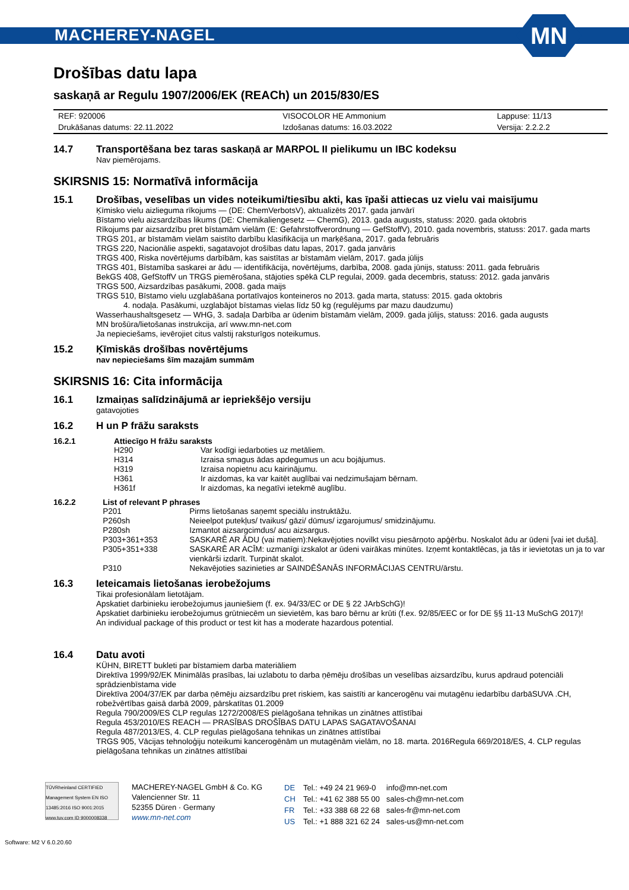MACHEREY-NAGEL
MN
Drošības datu lapa
saskaņā ar Regulu 1907/2006/EK (REACh) un 2015/830/ES
| REF: 920006 | VISOCOLOR HE Ammonium | Lappuse: 11/13 |
| Drukāšanas datums: 22.11.2022 | Izdošanas datums: 16.03.2022 | Versija: 2.2.2.2 |
14.7 Transportēšana bez taras saskaņā ar MARPOL II pielikumu un IBC kodeksu
Nav piemērojams.
SKIRSNIS 15: Normatīvā informācija
15.1 Drošības, veselības un vides noteikumi/tiesību akti, kas īpaši attiecas uz vielu vai maisījumu
Ķīmisko vielu aizlieguma rīkojums — (DE: ChemVerbotsV), aktualizēts 2017. gada janvārī
Bīstamo vielu aizsardzības likums (DE: Chemikaliengesetz — ChemG), 2013. gada augusts, statuss: 2020. gada oktobris
Rīkojums par aizsardzību pret bīstamām vielām (E: Gefahrstoffverordnung — GefStoffV), 2010. gada novembris, statuss: 2017. gada marts
TRGS 201, ar bīstamām vielām saistīto darbību klasifikācija un marķēšana, 2017. gada februāris
TRGS 220, Nacionālie aspekti, sagatavojot drošības datu lapas, 2017. gada janvāris
TRGS 400, Riska novērtējums darbībām, kas saistītas ar bīstamām vielām, 2017. gada jūlijs
TRGS 401, Bīstamība saskarei ar ādu — identifikācija, novērtējums, darbība, 2008. gada jūnijs, statuss: 2011. gada februāris
BekGS 408, GefStoffV un TRGS piemērošana, stājoties spēkā CLP regulai, 2009. gada decembris, statuss: 2012. gada janvāris
TRGS 500, Aizsardzības pasākumi, 2008. gada maijs
TRGS 510, Bīstamo vielu uzglabāšana portatīvajos konteineros no 2013. gada marta, statuss: 2015. gada oktobris
4. nodaļa. Pasākumi, uzglabājot bīstamas vielas līdz 50 kg (regulējums par mazu daudzumu)
Wasserhaushaltsgesetz — WHG, 3. sadaļa Darbība ar ūdenim bīstamām vielām, 2009. gada jūlijs, statuss: 2016. gada augusts
MN brošūra/lietošanas instrukcija, arī www.mn-net.com
Ja nepieciešams, ievērojiet citus valstij raksturīgos noteikumus.
15.2 Ķīmiskās drošības novērtējums
nav nepieciešams šīm mazajām summām
SKIRSNIS 16: Cita informācija
16.1 Izmaiņas salīdzinājumā ar iepriekšējo versiju
gatavojoties
16.2 H un P frāžu saraksts
16.2.1 Attiecīgo H frāžu saraksts
| H290 | Var kodīgi iedarboties uz metāliem. |
| H314 | Izraisa smagus ādas apdegumus un acu bojājumus. |
| H319 | Izraisa nopietnu acu kairinājumu. |
| H361 | Ir aizdomas, ka var kaitēt auglībai vai nedzimušajam bērnam. |
| H361f | Ir aizdomas, ka negatīvi ietekmē auglību. |
16.2.2 List of relevant P phrases
| P201 | Pirms lietošanas saņemt speciālu instruktāžu. |
| P260sh | Neieelpot putekļus/ tvaikus/ gāzi/ dūmus/ izgarojumus/ smidzinājumu. |
| P280sh | Izmantot aizsargcimdus/ acu aizsargus. |
| P303+361+353 | SASKARĒ AR ĀDU (vai matiem):Nekavējoties novilkt visu piesārņoto apģērbu. Noskalot ādu ar ūdeni [vai iet dušā]. |
| P305+351+338 | SASKARĒ AR ACĪM: uzmanīgi izskalot ar ūdeni vairākas minūtes. Izņemt kontaktlēcas, ja tās ir ievietotas un ja to var vienkārši izdarīt. Turpināt skalot. |
| P310 | Nekavējoties sazinieties ar SAINDĒŠANĀS INFORMĀCIJAS CENTRU/ārstu. |
16.3 Ieteicamais lietošanas ierobežojums
Tikai profesionālam lietotājam.
Apskatiet darbinieku ierobežojumus jauniešiem (f. ex. 94/33/EC or DE § 22 JArbSchG)!
Apskatiet darbinieku ierobežojumus grūtniecēm un sievietēm, kas baro bērnu ar krūti (f.ex. 92/85/EEC or for DE §§ 11-13 MuSchG 2017)!
An individual package of this product or test kit has a moderate hazardous potential.
16.4 Datu avoti
KÜHN, BIRETT bukleti par bīstamiem darba materiāliem
Direktīva 1999/92/EK Minimālās prasības, lai uzlabotu to darba ņēmēju drošības un veselības aizsardzību, kurus apdraud potenciāli sprādzienbīstama vide
Direktīva 2004/37/EK par darba ņēmēju aizsardzību pret riskiem, kas saistīti ar kancerogēnu vai mutagēnu iedarbību darbāSUVA .CH, robežvērtības gaisā darbā 2009, pārskatītas 01.2009
Regula 790/2009/ES CLP regulas 1272/2008/ES pielāgošana tehnikas un zinātnes attīstībai
Regula 453/2010/ES REACH — PRASĪBAS DROŠĪBAS DATU LAPAS SAGATAVOŠANAI
Regula 487/2013/ES, 4. CLP regulas pielāgošana tehnikas un zinātnes attīstībai
TRGS 905, Vācijas tehnoloģiju noteikumi kancerogēnām un mutagēnām vielām, no 18. marta. 2016Regula 669/2018/ES, 4. CLP regulas pielāgošana tehnikas un zinātnes attīstībai
TÜVRheinland CERTIFIED
Management System EN ISO 13485:2016 ISO 9001:2015
www.tuv.com ID 9000008338
MACHEREY-NAGEL GmbH & Co. KG
Valencienner Str. 11
52355 Düren · Germany
www.mn-net.com
| DE | Tel.: +49 24 21 969-0 | info@mn-net.com |
| CH | Tel.: +41 62 388 55 00 | sales-ch@mn-net.com |
| FR | Tel.: +33 388 68 22 68 | sales-fr@mn-net.com |
| US | Tel.: +1 888 321 62 24 | sales-us@mn-net.com |
Software: M2 V 6.0.20.60